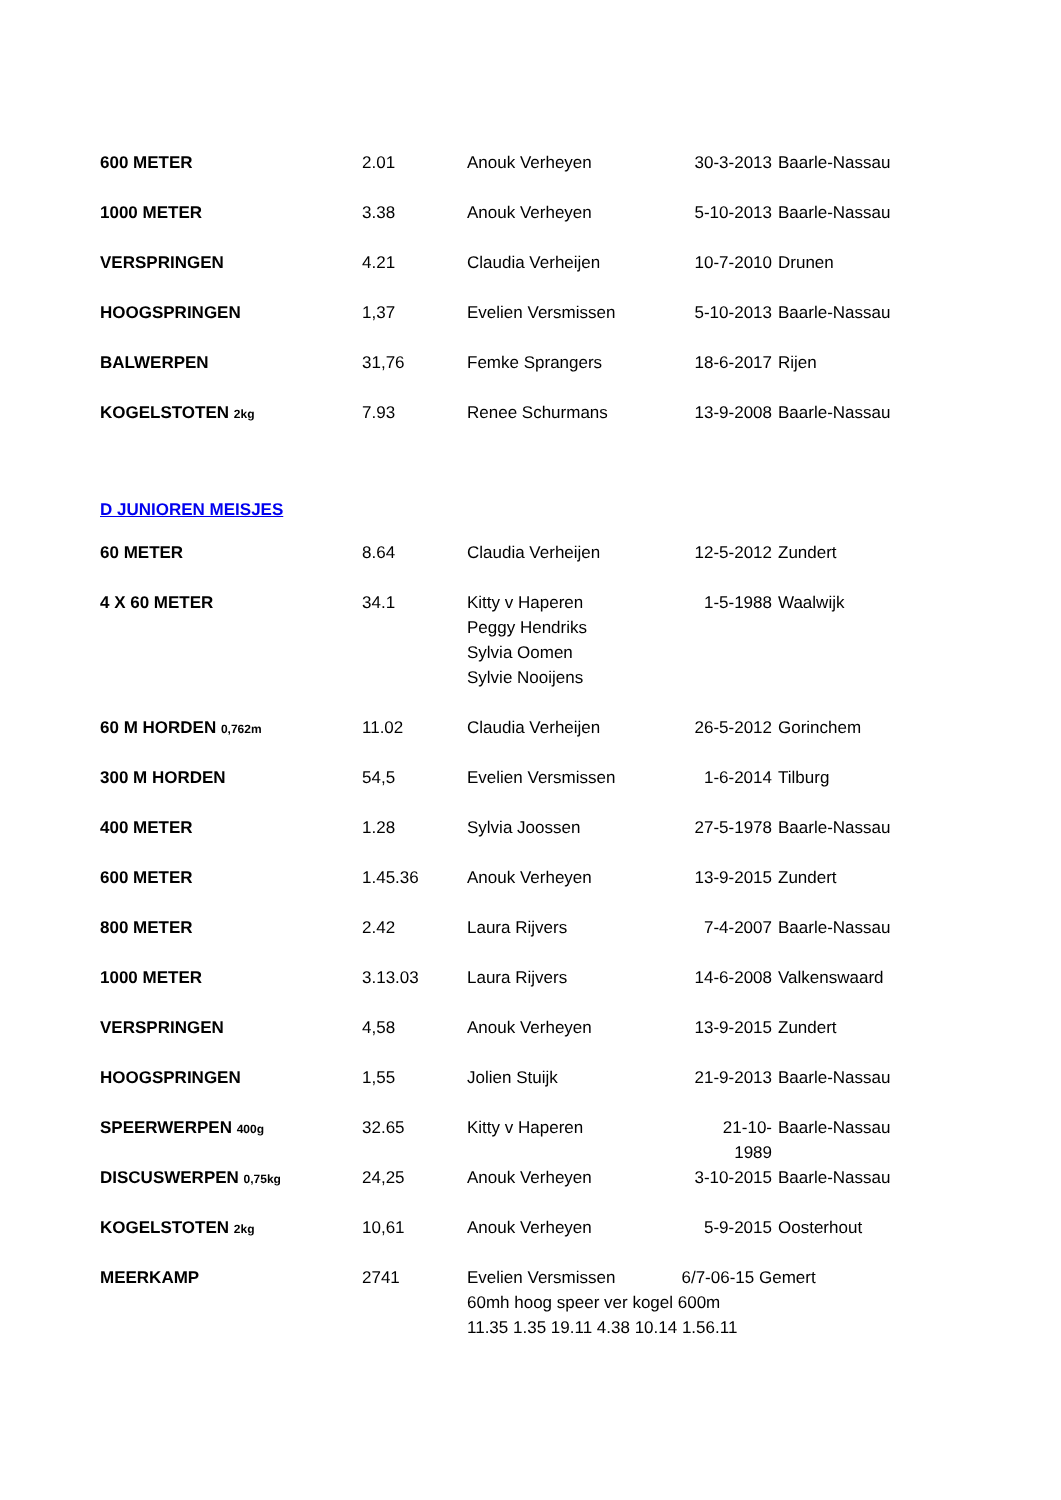| 600 METER | 2.01 | Anouk Verheyen | 30-3-2013 | Baarle-Nassau |
| 1000 METER | 3.38 | Anouk Verheyen | 5-10-2013 | Baarle-Nassau |
| VERSPRINGEN | 4.21 | Claudia Verheijen | 10-7-2010 | Drunen |
| HOOGSPRINGEN | 1,37 | Evelien Versmissen | 5-10-2013 | Baarle-Nassau |
| BALWERPEN | 31,76 | Femke Sprangers | 18-6-2017 | Rijen |
| KOGELSTOTEN 2kg | 7.93 | Renee Schurmans | 13-9-2008 | Baarle-Nassau |
D JUNIOREN MEISJES
| 60 METER | 8.64 | Claudia Verheijen | 12-5-2012 | Zundert |
| 4 X 60 METER | 34.1 | Kitty v Haperen Peggy Hendriks Sylvia Oomen Sylvie Nooijens | 1-5-1988 | Waalwijk |
| 60 M HORDEN 0,762m | 11.02 | Claudia Verheijen | 26-5-2012 | Gorinchem |
| 300 M HORDEN | 54,5 | Evelien Versmissen | 1-6-2014 | Tilburg |
| 400 METER | 1.28 | Sylvia Joossen | 27-5-1978 | Baarle-Nassau |
| 600 METER | 1.45.36 | Anouk Verheyen | 13-9-2015 | Zundert |
| 800 METER | 2.42 | Laura Rijvers | 7-4-2007 | Baarle-Nassau |
| 1000 METER | 3.13.03 | Laura Rijvers | 14-6-2008 | Valkenswaard |
| VERSPRINGEN | 4,58 | Anouk Verheyen | 13-9-2015 | Zundert |
| HOOGSPRINGEN | 1,55 | Jolien Stuijk | 21-9-2013 | Baarle-Nassau |
| SPEERWERPEN 400g | 32.65 | Kitty v Haperen | 21-10-1989 | Baarle-Nassau |
| DISCUSWERPEN 0,75kg | 24,25 | Anouk Verheyen | 3-10-2015 | Baarle-Nassau |
| KOGELSTOTEN 2kg | 10,61 | Anouk Verheyen | 5-9-2015 | Oosterhout |
| MEERKAMP | 2741 | Evelien Versmissen 6/7-06-15 Gemert 60mh hoog speer ver kogel 600m 11.35 1.35 19.11 4.38 10.14 1.56.11 | | |